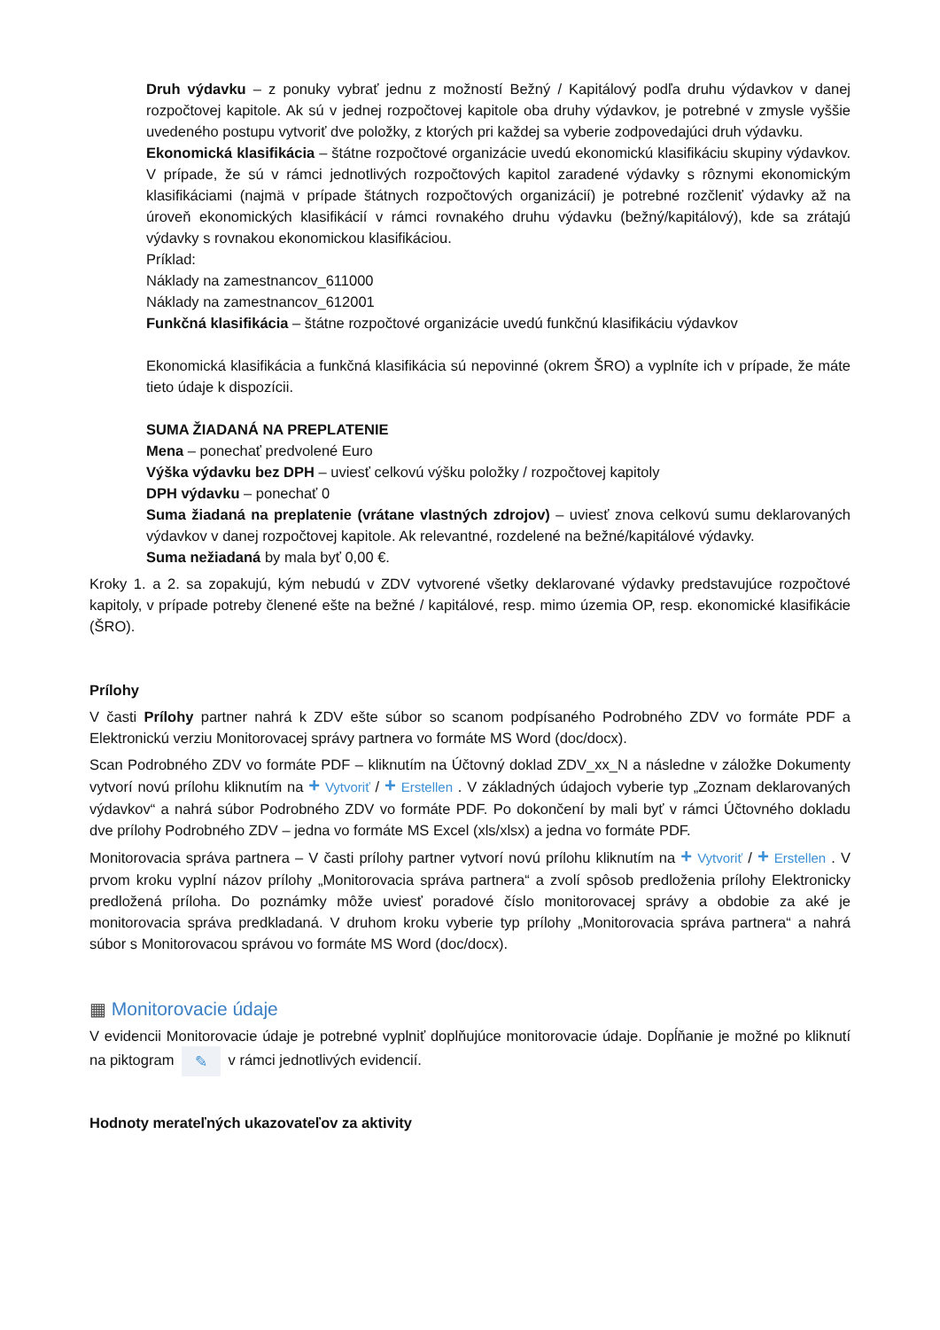Druh výdavku – z ponuky vybrať jednu z možností Bežný / Kapitálový podľa druhu výdavkov v danej rozpočtovej kapitole. Ak sú v jednej rozpočtovej kapitole oba druhy výdavkov, je potrebné v zmysle vyššie uvedeného postupu vytvoriť dve položky, z ktorých pri každej sa vyberie zodpovedajúci druh výdavku.
Ekonomická klasifikácia – štátne rozpočtové organizácie uvedú ekonomickú klasifikáciu skupiny výdavkov. V prípade, že sú v rámci jednotlivých rozpočtových kapitol zaradené výdavky s rôznymi ekonomickým klasifikáciami (najmä v prípade štátnych rozpočtových organizácií) je potrebné rozčleniť výdavky až na úroveň ekonomických klasifikácií v rámci rovnakého druhu výdavku (bežný/kapitálový), kde sa zrátajú výdavky s rovnakou ekonomickou klasifikáciou.
Príklad:
Náklady na zamestnancov_611000
Náklady na zamestnancov_612001
Funkčná klasifikácia – štátne rozpočtové organizácie uvedú funkčnú klasifikáciu výdavkov
Ekonomická klasifikácia a funkčná klasifikácia sú nepovinné (okrem ŠRO) a vyplníte ich v prípade, že máte tieto údaje k dispozícii.
SUMA ŽIADANÁ NA PREPLATENIE
Mena – ponechať predvolené Euro
Výška výdavku bez DPH – uviesť celkovú výšku položky / rozpočtovej kapitoly
DPH výdavku – ponechať 0
Suma žiadaná na preplatenie (vrátane vlastných zdrojov) – uviesť znova celkovú sumu deklarovaných výdavkov v danej rozpočtovej kapitole. Ak relevantné, rozdelené na bežné/kapitálové výdavky.
Suma nežiadaná by mala byť 0,00 €.
Kroky 1. a 2. sa zopakujú, kým nebudú v ZDV vytvorené všetky deklarované výdavky predstavujúce rozpočtové kapitoly, v prípade potreby členené ešte na bežné / kapitálové, resp. mimo územia OP, resp. ekonomické klasifikácie (ŠRO).
Prílohy
V časti Prílohy partner nahrá k ZDV ešte súbor so scanom podpísaného Podrobného ZDV vo formáte PDF a Elektronickú verziu Monitorovacej správy partnera vo formáte MS Word (doc/docx).
Scan Podrobného ZDV vo formáte PDF – kliknutím na Účtovný doklad ZDV_xx_N a následne v záložke Dokumenty vytvorí novú prílohu kliknutím na + Vytvoriť / + Erstellen . V základných údajoch vyberie typ „Zoznam deklarovaných výdavkov“ a nahrá súbor Podrobného ZDV vo formáte PDF. Po dokončení by mali byť v rámci Účtovného dokladu dve prílohy Podrobného ZDV – jedna vo formáte MS Excel (xls/xlsx) a jedna vo formáte PDF.
Monitorovacia správa partnera – V časti prílohy partner vytvorí novú prílohu kliknutím na + Vytvoriť / + Erstellen . V prvom kroku vyplní názov prílohy „Monitorovacia správa partnera“ a zvolí spôsob predloženia prílohy Elektronicky predložená príloha. Do poznámky môže uviesť poradové číslo monitorovacej správy a obdobie za aké je monitorovacia správa predkladaná. V druhom kroku vyberie typ prílohy „Monitorovacia správa partnera“ a nahrá súbor s Monitorovacou správou vo formáte MS Word (doc/docx).
▦ Monitorovacie údaje
V evidencii Monitorovacie údaje je potrebné vyplniť doplňujúce monitorovacie údaje. Dopĺňanie je možné po kliknutí na piktogram ✎ v rámci jednotlivých evidencií.
Hodnoty merateľných ukazovateľov za aktivity